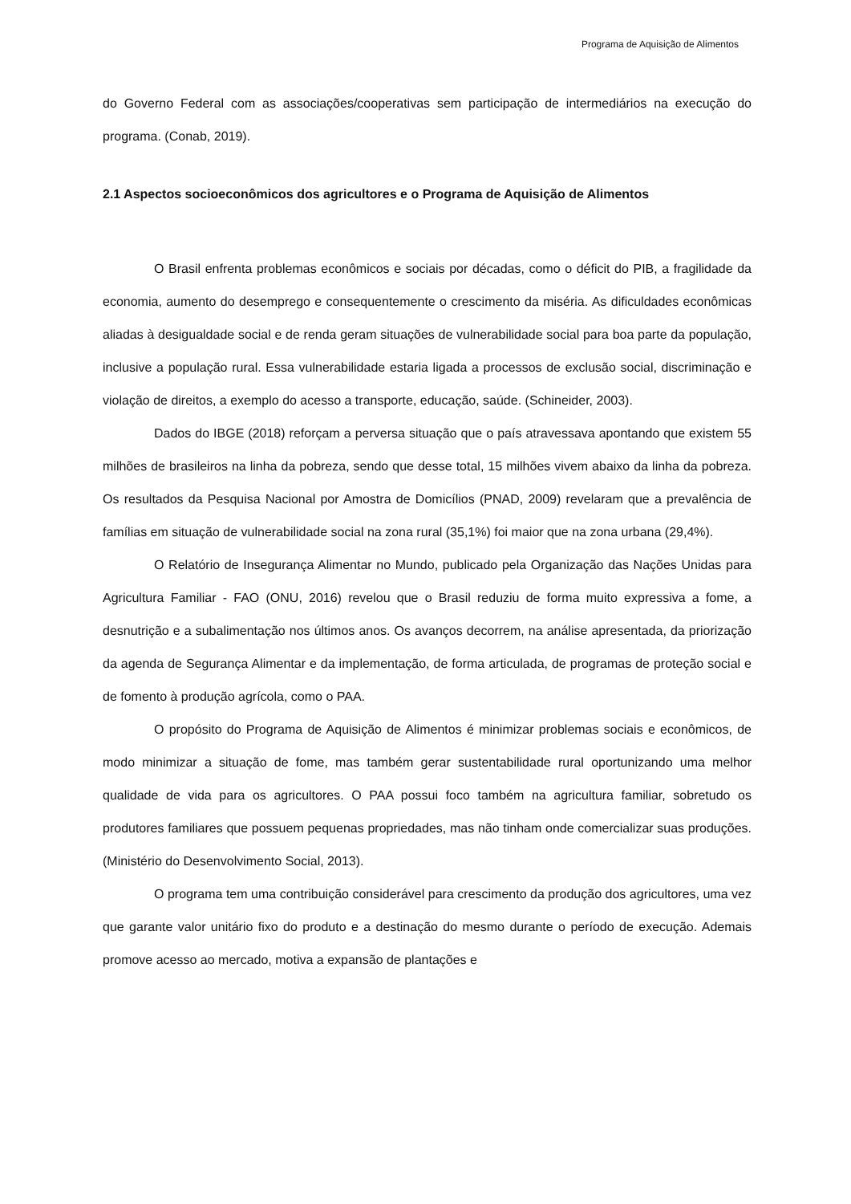Programa de Aquisição de Alimentos
do Governo Federal com as associações/cooperativas sem participação de intermediários na execução do programa. (Conab, 2019).
2.1 Aspectos socioeconômicos dos agricultores e o Programa de Aquisição de Alimentos
O Brasil enfrenta problemas econômicos e sociais por décadas, como o déficit do PIB, a fragilidade da economia, aumento do desemprego e consequentemente o crescimento da miséria. As dificuldades econômicas aliadas à desigualdade social e de renda geram situações de vulnerabilidade social para boa parte da população, inclusive a população rural. Essa vulnerabilidade estaria ligada a processos de exclusão social, discriminação e violação de direitos, a exemplo do acesso a transporte, educação, saúde. (Schineider, 2003).
Dados do IBGE (2018) reforçam a perversa situação que o país atravessava apontando que existem 55 milhões de brasileiros na linha da pobreza, sendo que desse total, 15 milhões vivem abaixo da linha da pobreza. Os resultados da Pesquisa Nacional por Amostra de Domicílios (PNAD, 2009) revelaram que a prevalência de famílias em situação de vulnerabilidade social na zona rural (35,1%) foi maior que na zona urbana (29,4%).
O Relatório de Insegurança Alimentar no Mundo, publicado pela Organização das Nações Unidas para Agricultura Familiar - FAO (ONU, 2016) revelou que o Brasil reduziu de forma muito expressiva a fome, a desnutrição e a subalimentação nos últimos anos. Os avanços decorrem, na análise apresentada, da priorização da agenda de Segurança Alimentar e da implementação, de forma articulada, de programas de proteção social e de fomento à produção agrícola, como o PAA.
O propósito do Programa de Aquisição de Alimentos é minimizar problemas sociais e econômicos, de modo minimizar a situação de fome, mas também gerar sustentabilidade rural oportunizando uma melhor qualidade de vida para os agricultores. O PAA possui foco também na agricultura familiar, sobretudo os produtores familiares que possuem pequenas propriedades, mas não tinham onde comercializar suas produções. (Ministério do Desenvolvimento Social, 2013).
O programa tem uma contribuição considerável para crescimento da produção dos agricultores, uma vez que garante valor unitário fixo do produto e a destinação do mesmo durante o período de execução. Ademais promove acesso ao mercado, motiva a expansão de plantações e